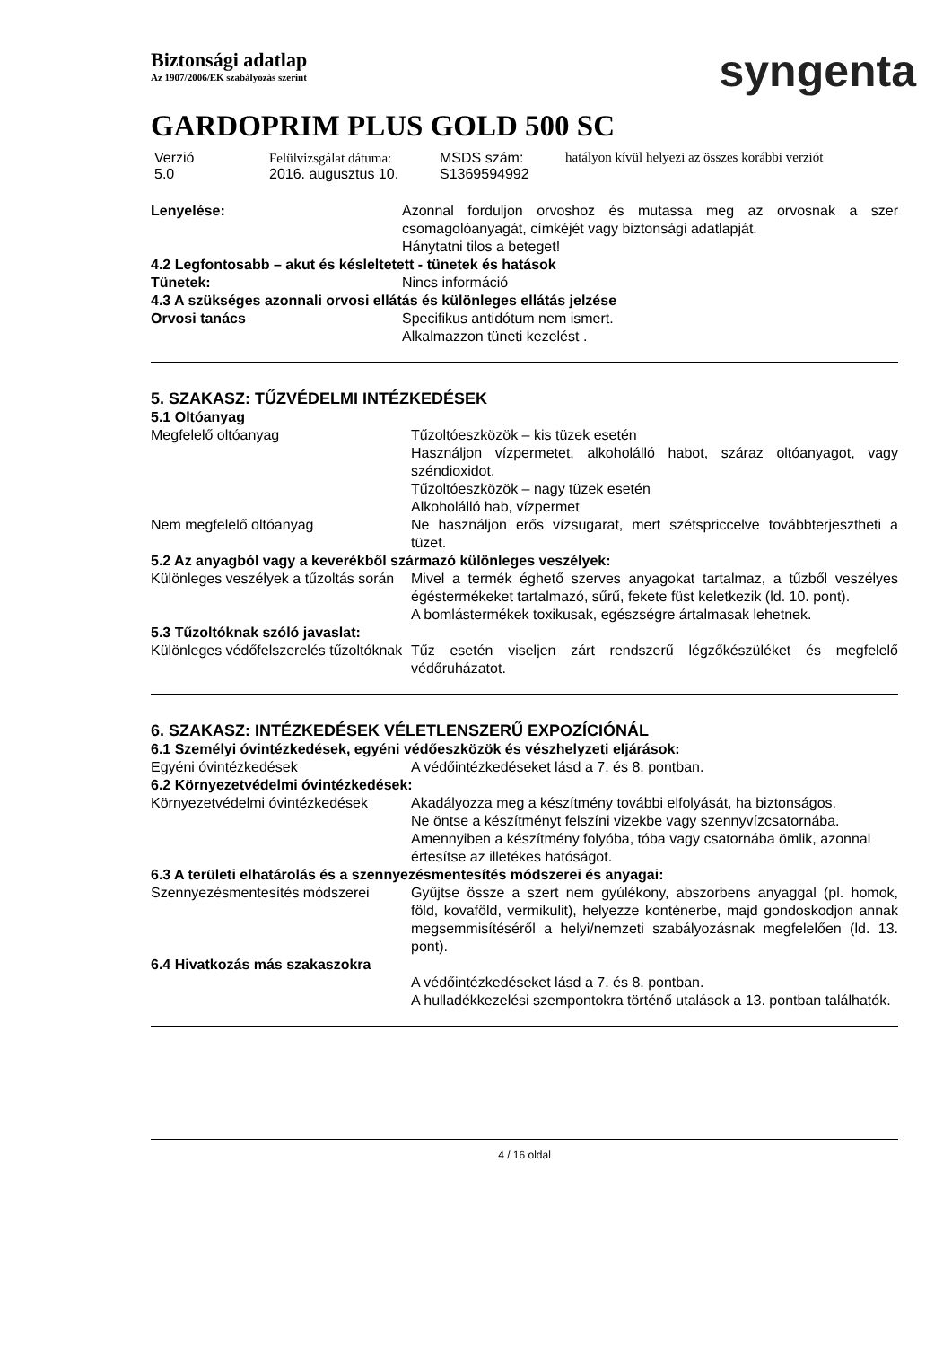Biztonsági adatlap
Az 1907/2006/EK szabályozás szerint
syngenta
GARDOPRIM PLUS GOLD 500 SC
Verzió
5.0
Felülvizsgálat dátuma:
2016. augusztus 10.
MSDS szám:
S1369594992
hatályon kívül helyezi az összes korábbi verziót
Lenyelése:
Azonnal forduljon orvoshoz és mutassa meg az orvosnak a szer csomagolóanyagát, címkéjét vagy biztonsági adatlapját.
Hánytatni tilos a beteget!
4.2 Legfontosabb – akut és késleltetett - tünetek és hatások
Tünetek:
Nincs információ
4.3 A szükséges azonnali orvosi ellátás és különleges ellátás jelzése
Orvosi tanács
Specifikus antidótum nem ismert.
Alkalmazzon tüneti kezelést .
5. SZAKASZ: TŰZVÉDELMI INTÉZKEDÉSEK
5.1 Oltóanyag
Megfelelő oltóanyag
Tűzoltóeszközök – kis tüzek esetén
Használjon vízpermetet, alkoholálló habot, száraz oltóanyagot, vagy széndioxidot.
Tűzoltóeszközök – nagy tüzek esetén
Alkoholálló hab, vízpermet
Nem megfelelő oltóanyag
Ne használjon erős vízsugarat, mert szétspriccelve továbbterjesztheti a tüzet.
5.2 Az anyagból vagy a keverékből származó különleges veszélyek:
Különleges veszélyek a tűzoltás során
Mivel a termék éghető szerves anyagokat tartalmaz, a tűzből veszélyes égéstermékeket tartalmazó, sűrű, fekete füst keletkezik (ld. 10. pont).
A bomlástermékek toxikusak, egészségre ártalmasak lehetnek.
5.3 Tűzoltóknak szóló javaslat:
Különleges védőfelszerelés tűzoltóknak
Tűz esetén viseljen zárt rendszerű légzőkészüléket és megfelelő védőruházatot.
6. SZAKASZ: INTÉZKEDÉSEK VÉLETLENSZERŰ EXPOZÍCIÓNÁL
6.1 Személyi óvintézkedések, egyéni védőeszközök és vészhelyzeti eljárások:
Egyéni óvintézkedések
A védőintézkedéseket lásd a 7. és 8. pontban.
6.2 Környezetvédelmi óvintézkedések:
Környezetvédelmi óvintézkedések
Akadályozza meg a készítmény további elfolyását, ha biztonságos.
Ne öntse a készítményt felszíni vizekbe vagy szennyvízcsatornába.
Amennyiben a készítmény folyóba, tóba vagy csatornába ömlik, azonnal értesítse az illetékes hatóságot.
6.3 A területi elhatárolás és a szennyezésmentesítés módszerei és anyagai:
Szennyezésmentesítés módszerei
Gyűjtse össze a szert nem gyúlékony, abszorbens anyaggal (pl. homok, föld, kovaföld, vermikulit), helyezze konténerbe, majd gondoskodjon annak megsemmisítéséről a helyi/nemzeti szabályozásnak megfelelően (ld. 13. pont).
6.4 Hivatkozás más szakaszokra
A védőintézkedéseket lásd a 7. és 8. pontban.
A hulladékkezelési szempontokra történő utalások a 13. pontban találhatók.
4 / 16 oldal